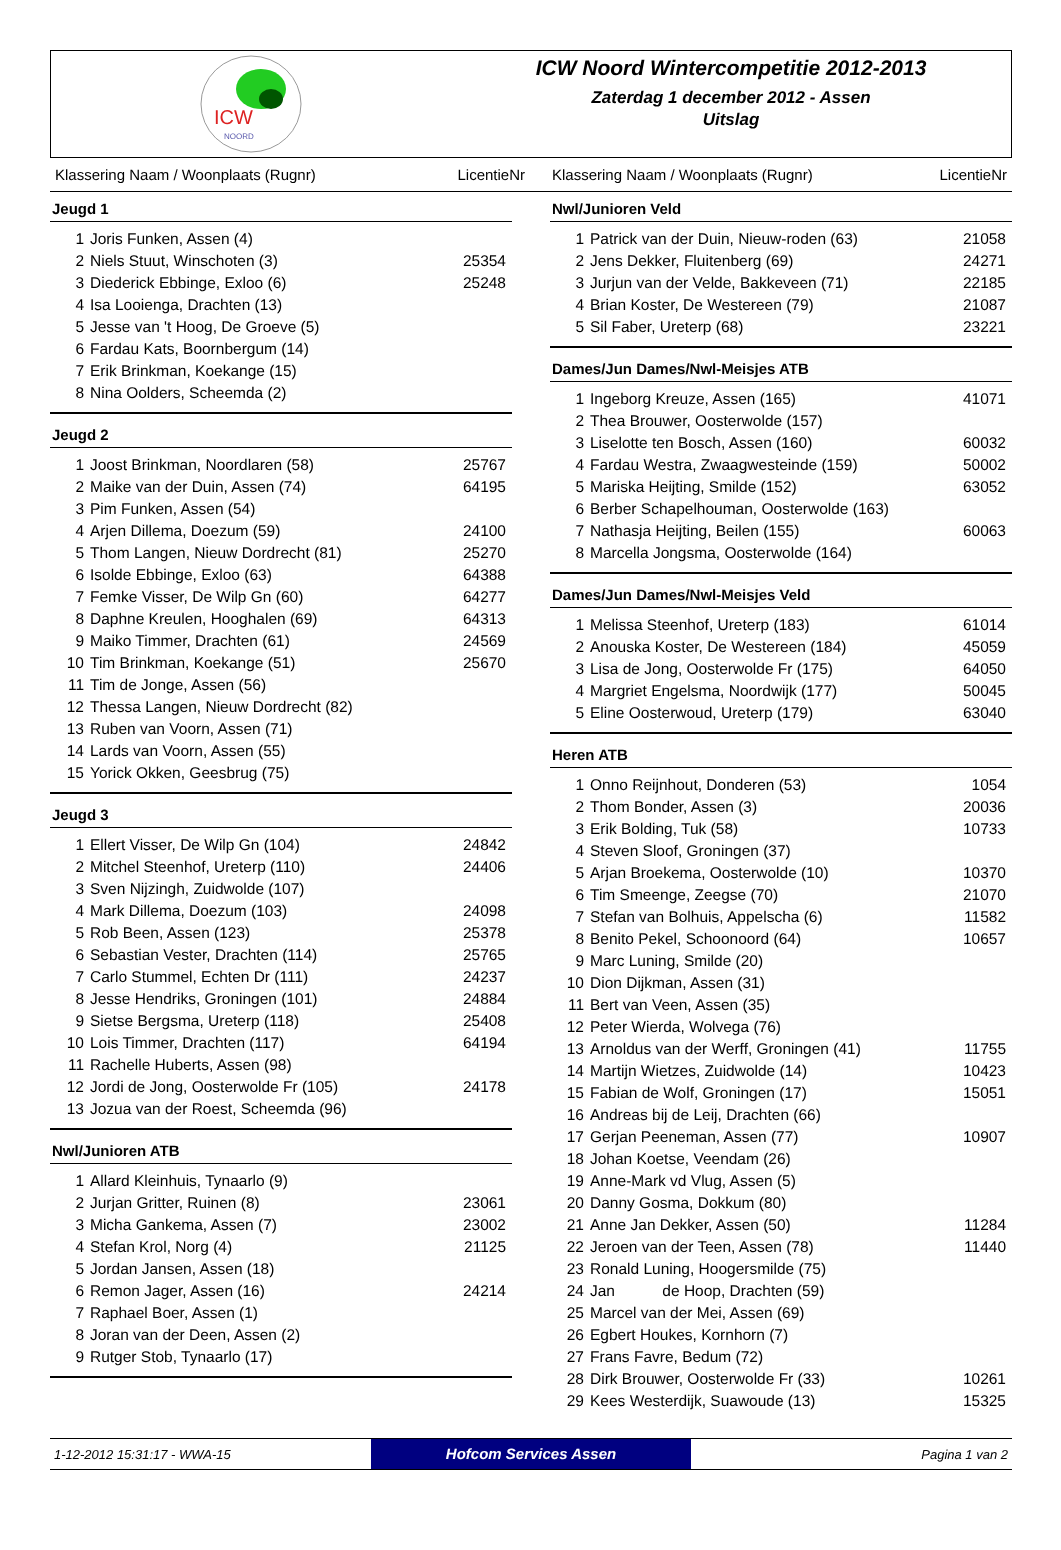ICW
NOORD
ICW Noord Wintercompetitie 2012-2013
Zaterdag 1 december 2012 - Assen
Uitslag
Klassering Naam / Woonplaats (Rugnr) LicentieNr Klassering Naam / Woonplaats (Rugnr) LicentieNr
Jeugd 1
| 1 | Joris Funken, Assen (4) | |
| 2 | Niels Stuut, Winschoten (3) | 25354 |
| 3 | Diederick Ebbinge, Exloo (6) | 25248 |
| 4 | Isa Looienga, Drachten (13) | |
| 5 | Jesse van 't Hoog, De Groeve (5) | |
| 6 | Fardau Kats, Boornbergum (14) | |
| 7 | Erik Brinkman, Koekange (15) | |
| 8 | Nina Oolders, Scheemda (2) | |
Jeugd 2
| 1 | Joost Brinkman, Noordlaren (58) | 25767 |
| 2 | Maike van der Duin, Assen (74) | 64195 |
| 3 | Pim Funken, Assen (54) | |
| 4 | Arjen Dillema, Doezum (59) | 24100 |
| 5 | Thom Langen, Nieuw Dordrecht (81) | 25270 |
| 6 | Isolde Ebbinge, Exloo (63) | 64388 |
| 7 | Femke Visser, De Wilp Gn (60) | 64277 |
| 8 | Daphne Kreulen, Hooghalen (69) | 64313 |
| 9 | Maiko Timmer, Drachten (61) | 24569 |
| 10 | Tim Brinkman, Koekange (51) | 25670 |
| 11 | Tim de Jonge, Assen (56) | |
| 12 | Thessa Langen, Nieuw Dordrecht (82) | |
| 13 | Ruben van Voorn, Assen (71) | |
| 14 | Lards van Voorn, Assen (55) | |
| 15 | Yorick Okken, Geesbrug (75) | |
Jeugd 3
| 1 | Ellert Visser, De Wilp Gn (104) | 24842 |
| 2 | Mitchel Steenhof, Ureterp (110) | 24406 |
| 3 | Sven Nijzingh, Zuidwolde (107) | |
| 4 | Mark Dillema, Doezum (103) | 24098 |
| 5 | Rob Been, Assen (123) | 25378 |
| 6 | Sebastian Vester, Drachten (114) | 25765 |
| 7 | Carlo Stummel, Echten Dr (111) | 24237 |
| 8 | Jesse Hendriks, Groningen (101) | 24884 |
| 9 | Sietse Bergsma, Ureterp (118) | 25408 |
| 10 | Lois Timmer, Drachten (117) | 64194 |
| 11 | Rachelle Huberts, Assen (98) | |
| 12 | Jordi de Jong, Oosterwolde Fr (105) | 24178 |
| 13 | Jozua van der Roest, Scheemda (96) | |
Nwl/Junioren ATB
| 1 | Allard Kleinhuis, Tynaarlo (9) | |
| 2 | Jurjan Gritter, Ruinen (8) | 23061 |
| 3 | Micha Gankema, Assen (7) | 23002 |
| 4 | Stefan Krol, Norg (4) | 21125 |
| 5 | Jordan Jansen, Assen (18) | |
| 6 | Remon Jager, Assen (16) | 24214 |
| 7 | Raphael Boer, Assen (1) | |
| 8 | Joran van der Deen, Assen (2) | |
| 9 | Rutger Stob, Tynaarlo (17) | |
Nwl/Junioren Veld
| 1 | Patrick van der Duin, Nieuw-roden (63) | 21058 |
| 2 | Jens Dekker, Fluitenberg (69) | 24271 |
| 3 | Jurjun van der Velde, Bakkeveen (71) | 22185 |
| 4 | Brian Koster, De Westereen (79) | 21087 |
| 5 | Sil Faber, Ureterp (68) | 23221 |
Dames/Jun Dames/Nwl-Meisjes ATB
| 1 | Ingeborg Kreuze, Assen (165) | 41071 |
| 2 | Thea Brouwer, Oosterwolde (157) | |
| 3 | Liselotte ten Bosch, Assen (160) | 60032 |
| 4 | Fardau Westra, Zwaagwesteinde (159) | 50002 |
| 5 | Mariska Heijting, Smilde (152) | 63052 |
| 6 | Berber Schapelhouman, Oosterwolde (163) | |
| 7 | Nathasja Heijting, Beilen (155) | 60063 |
| 8 | Marcella Jongsma, Oosterwolde (164) | |
Dames/Jun Dames/Nwl-Meisjes Veld
| 1 | Melissa Steenhof, Ureterp (183) | 61014 |
| 2 | Anouska Koster, De Westereen (184) | 45059 |
| 3 | Lisa de Jong, Oosterwolde Fr (175) | 64050 |
| 4 | Margriet Engelsma, Noordwijk (177) | 50045 |
| 5 | Eline Oosterwoud, Ureterp (179) | 63040 |
Heren ATB
| 1 | Onno Reijnhout, Donderen (53) | 1054 |
| 2 | Thom Bonder, Assen (3) | 20036 |
| 3 | Erik Bolding, Tuk (58) | 10733 |
| 4 | Steven Sloof, Groningen (37) | |
| 5 | Arjan Broekema, Oosterwolde (10) | 10370 |
| 6 | Tim Smeenge, Zeegse (70) | 21070 |
| 7 | Stefan van Bolhuis, Appelscha (6) | 11582 |
| 8 | Benito Pekel, Schoonoord (64) | 10657 |
| 9 | Marc Luning, Smilde (20) | |
| 10 | Dion Dijkman, Assen (31) | |
| 11 | Bert van Veen, Assen (35) | |
| 12 | Peter Wierda, Wolvega (76) | |
| 13 | Arnoldus van der Werff, Groningen (41) | 11755 |
| 14 | Martijn Wietzes, Zuidwolde (14) | 10423 |
| 15 | Fabian de Wolf, Groningen (17) | 15051 |
| 16 | Andreas bij de Leij, Drachten (66) | |
| 17 | Gerjan Peeneman, Assen (77) | 10907 |
| 18 | Johan Koetse, Veendam (26) | |
| 19 | Anne-Mark vd Vlug, Assen (5) | |
| 20 | Danny Gosma, Dokkum (80) | |
| 21 | Anne Jan Dekker, Assen (50) | 11284 |
| 22 | Jeroen van der Teen, Assen (78) | 11440 |
| 23 | Ronald Luning, Hoogersmilde (75) | |
| 24 | Jan de Hoop, Drachten (59) | |
| 25 | Marcel van der Mei, Assen (69) | |
| 26 | Egbert Houkes, Kornhorn (7) | |
| 27 | Frans Favre, Bedum (72) | |
| 28 | Dirk Brouwer, Oosterwolde Fr (33) | 10261 |
| 29 | Kees Westerdijk, Suawoude (13) | 15325 |
1-12-2012 15:31:17 - WWA-15
Hofcom Services Assen
Pagina 1 van 2